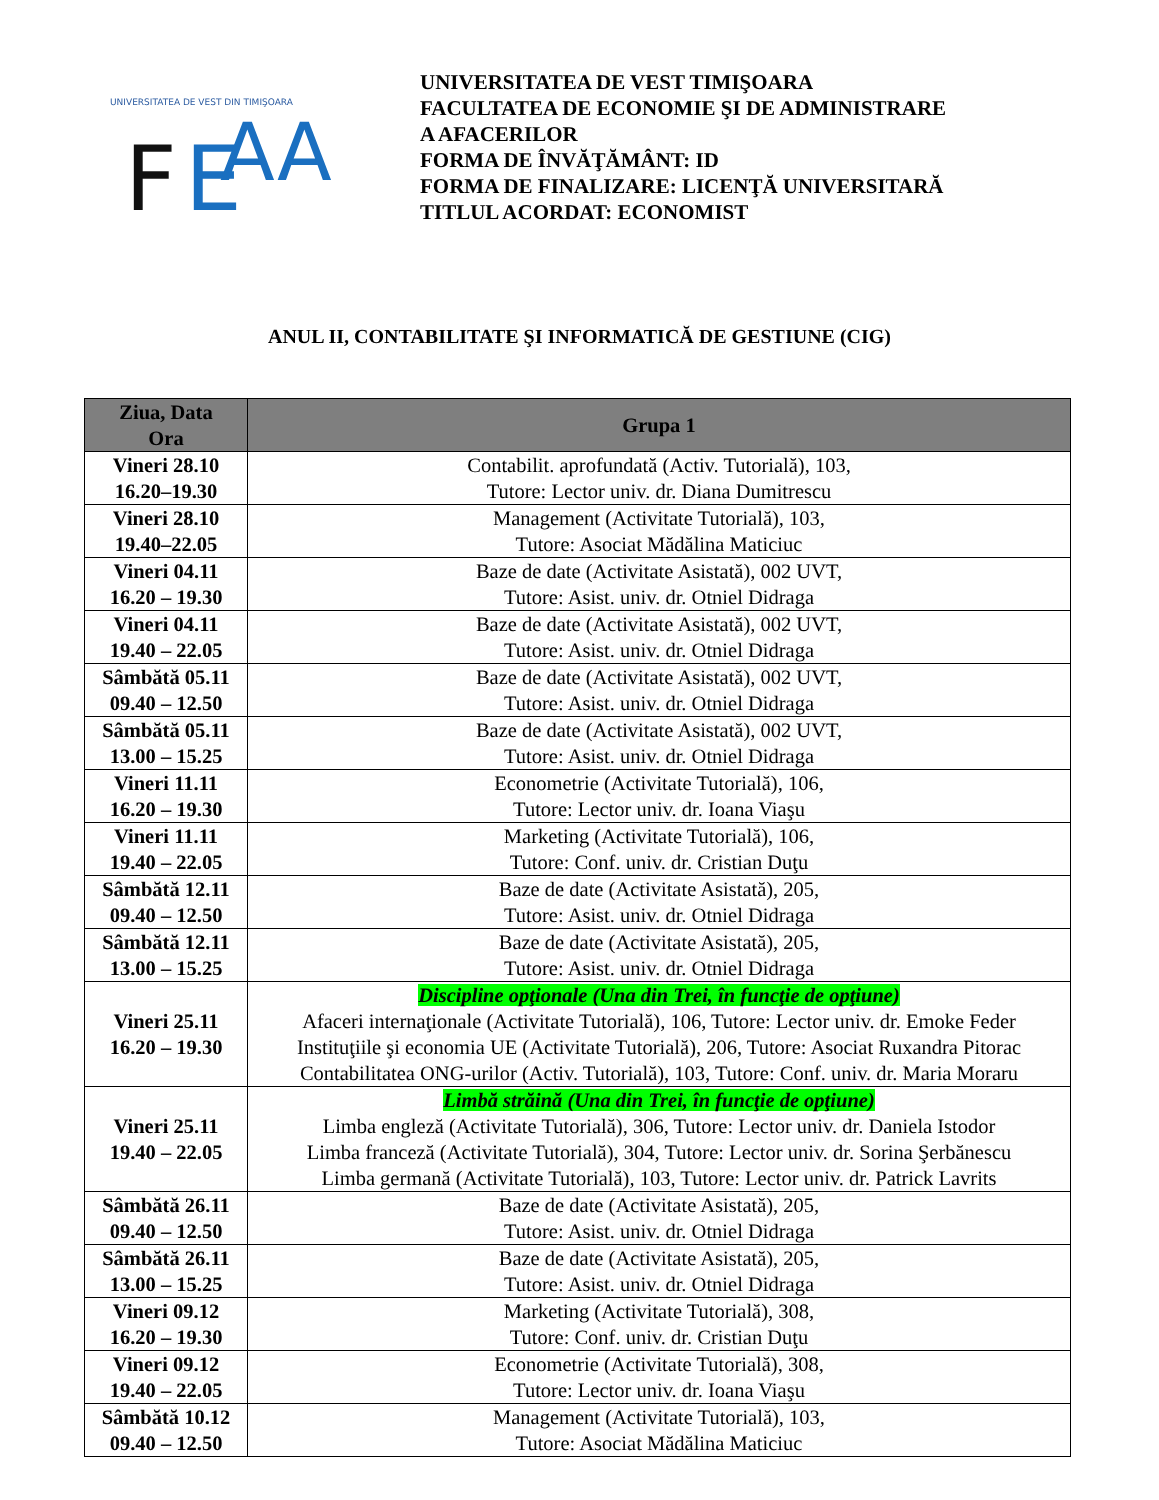UNIVERSITATEA DE VEST DIN TIMIŞOARA
F
E
AA
UNIVERSITATEA DE VEST TIMIŞOARA
FACULTATEA DE ECONOMIE ŞI DE ADMINISTRARE
A AFACERILOR
FORMA DE ÎNVĂŢĂMÂNT: ID
FORMA DE FINALIZARE: LICENŢĂ UNIVERSITARĂ
TITLUL ACORDAT: ECONOMIST
ANUL II, CONTABILITATE ŞI INFORMATICĂ DE GESTIUNE (CIG)
| Ziua, Data Ora | Grupa 1 |
| --- | --- |
| Vineri 28.10 16.20–19.30 | Contabilit. aprofundată (Activ. Tutorială), 103, Tutore: Lector univ. dr. Diana Dumitrescu |
| Vineri 28.10 19.40–22.05 | Management (Activitate Tutorială), 103, Tutore: Asociat Mădălina Maticiuc |
| Vineri 04.11 16.20 – 19.30 | Baze de date (Activitate Asistată), 002 UVT, Tutore: Asist. univ. dr. Otniel Didraga |
| Vineri 04.11 19.40 – 22.05 | Baze de date (Activitate Asistată), 002 UVT, Tutore: Asist. univ. dr. Otniel Didraga |
| Sâmbătă 05.11 09.40 – 12.50 | Baze de date (Activitate Asistată), 002 UVT, Tutore: Asist. univ. dr. Otniel Didraga |
| Sâmbătă 05.11 13.00 – 15.25 | Baze de date (Activitate Asistată), 002 UVT, Tutore: Asist. univ. dr. Otniel Didraga |
| Vineri 11.11 16.20 – 19.30 | Econometrie (Activitate Tutorială), 106, Tutore: Lector univ. dr. Ioana Viaşu |
| Vineri 11.11 19.40 – 22.05 | Marketing (Activitate Tutorială), 106, Tutore: Conf. univ. dr. Cristian Duţu |
| Sâmbătă 12.11 09.40 – 12.50 | Baze de date (Activitate Asistată), 205, Tutore: Asist. univ. dr. Otniel Didraga |
| Sâmbătă 12.11 13.00 – 15.25 | Baze de date (Activitate Asistată), 205, Tutore: Asist. univ. dr. Otniel Didraga |
| Vineri 25.11 16.20 – 19.30 | Discipline opţionale (Una din Trei, în funcţie de opţiune) Afaceri internaţionale (Activitate Tutorială), 106, Tutore: Lector univ. dr. Emoke Feder Instituţiile şi economia UE (Activitate Tutorială), 206, Tutore: Asociat Ruxandra Pitorac Contabilitatea ONG-urilor (Activ. Tutorială), 103, Tutore: Conf. univ. dr. Maria Moraru |
| Vineri 25.11 19.40 – 22.05 | Limbă străină (Una din Trei, în funcţie de opţiune) Limba engleză (Activitate Tutorială), 306, Tutore: Lector univ. dr. Daniela Istodor Limba franceză (Activitate Tutorială), 304, Tutore: Lector univ. dr. Sorina Şerbănescu Limba germană (Activitate Tutorială), 103, Tutore: Lector univ. dr. Patrick Lavrits |
| Sâmbătă 26.11 09.40 – 12.50 | Baze de date (Activitate Asistată), 205, Tutore: Asist. univ. dr. Otniel Didraga |
| Sâmbătă 26.11 13.00 – 15.25 | Baze de date (Activitate Asistată), 205, Tutore: Asist. univ. dr. Otniel Didraga |
| Vineri 09.12 16.20 – 19.30 | Marketing (Activitate Tutorială), 308, Tutore: Conf. univ. dr. Cristian Duţu |
| Vineri 09.12 19.40 – 22.05 | Econometrie (Activitate Tutorială), 308, Tutore: Lector univ. dr. Ioana Viaşu |
| Sâmbătă 10.12 09.40 – 12.50 | Management (Activitate Tutorială), 103, Tutore: Asociat Mădălina Maticiuc |